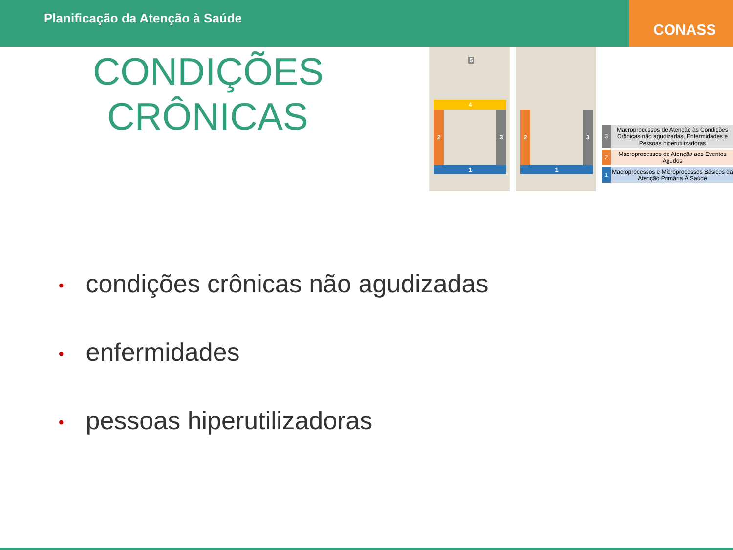Planificação da Atenção à Saúde
CONASS
CONDIÇÕES CRÔNICAS
5
4
2 3
1
2 3
1
3 Macroprocessos de Atenção às Condições Crônicas não agudizadas, Enfermidades e Pessoas hiperutilizadoras
2 Macroprocessos de Atenção aos Eventos Agudos
1 Macroprocessos e Microprocessos Básicos da Atenção Primária À Saúde
• condições crônicas não agudizadas
• enfermidades
• pessoas hiperutilizadoras